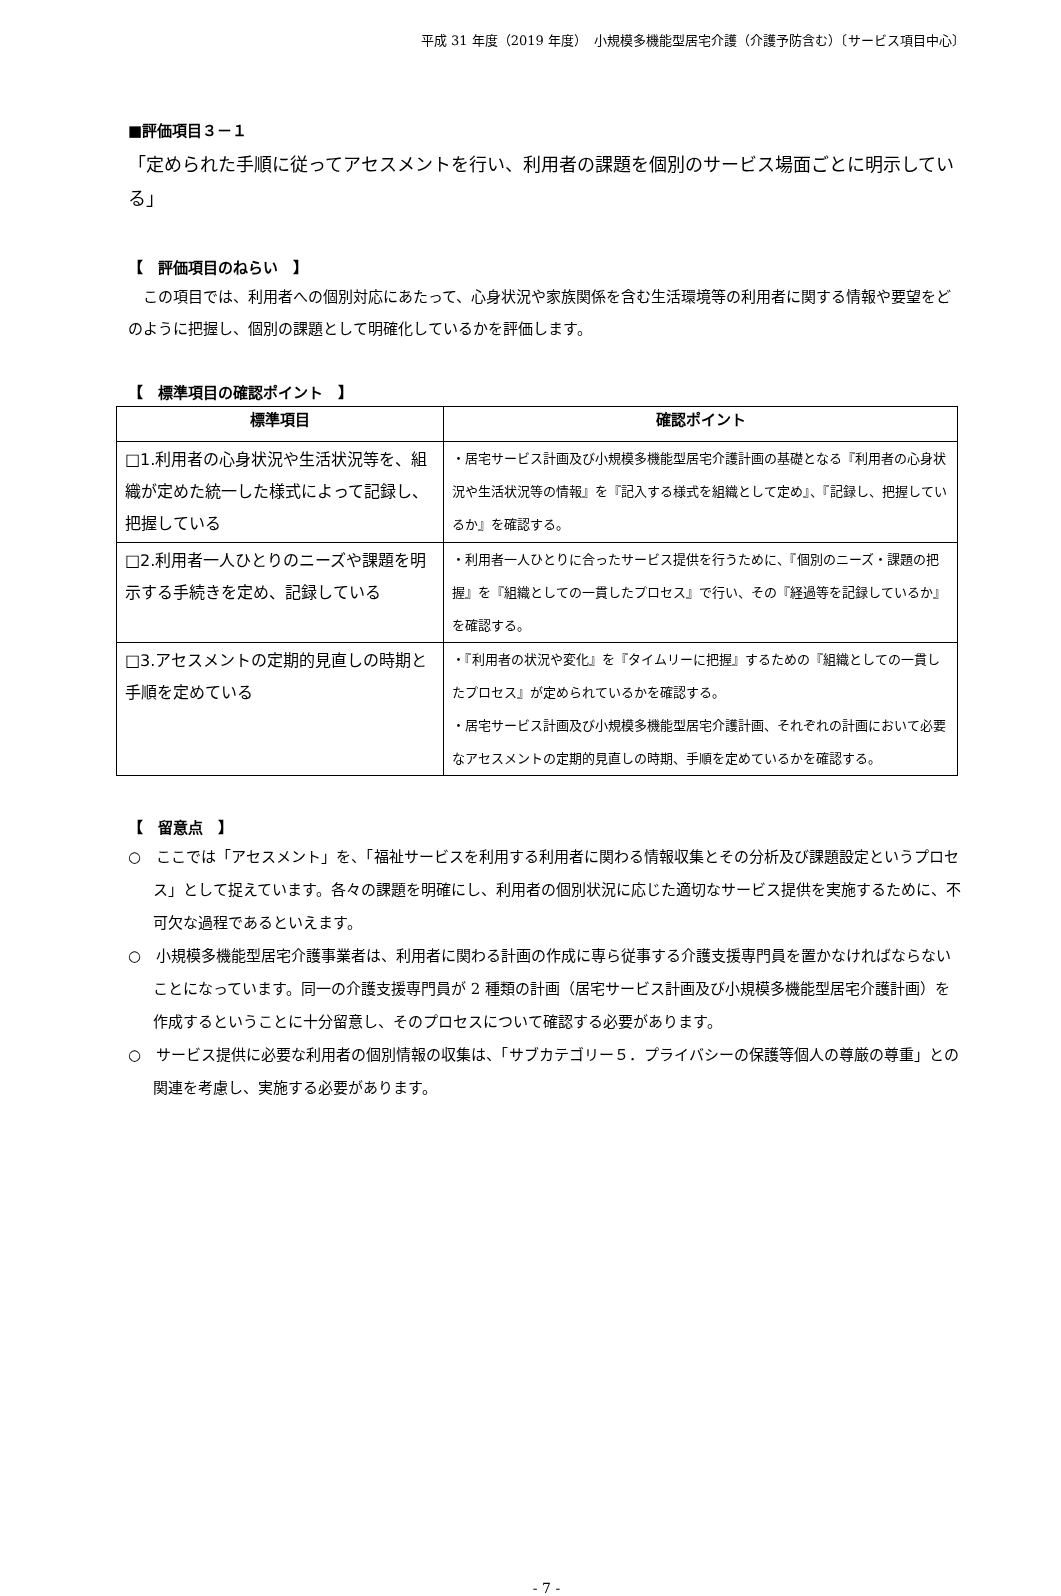平成 31 年度（2019 年度）　小規模多機能型居宅介護（介護予防含む）〔サービス項目中心〕
■評価項目３－１
「定められた手順に従ってアセスメントを行い、利用者の課題を個別のサービス場面ごとに明示している」
【　評価項目のねらい　】
　この項目では、利用者への個別対応にあたって、心身状況や家族関係を含む生活環境等の利用者に関する情報や要望をどのように把握し、個別の課題として明確化しているかを評価します。
【　標準項目の確認ポイント　】
| 標準項目 | 確認ポイント |
| --- | --- |
| □1.利用者の心身状況や生活状況等を、組織が定めた統一した様式によって記録し、把握している | ・居宅サービス計画及び小規模多機能型居宅介護計画の基礎となる『利用者の心身状況や生活状況等の情報』を『記入する様式を組織として定め』、『記録し、把握しているか』を確認する。 |
| □2.利用者一人ひとりのニーズや課題を明示する手続きを定め、記録している | ・利用者一人ひとりに合ったサービス提供を行うために、『個別のニーズ・課題の把握』を『組織としての一貫したプロセス』で行い、その『経過等を記録しているか』を確認する。 |
| □3.アセスメントの定期的見直しの時期と手順を定めている | ・『利用者の状況や変化』を『タイムリーに把握』するための『組織としての一貫したプロセス』が定められているかを確認する。 ・居宅サービス計画及び小規模多機能型居宅介護計画、それぞれの計画において必要なアセスメントの定期的見直しの時期、手順を定めているかを確認する。 |
【　留意点　】
○　ここでは「アセスメント」を、「福祉サービスを利用する利用者に関わる情報収集とその分析及び課題設定というプロセス」として捉えています。各々の課題を明確にし、利用者の個別状況に応じた適切なサービス提供を実施するために、不可欠な過程であるといえます。
○　小規模多機能型居宅介護事業者は、利用者に関わる計画の作成に専ら従事する介護支援専門員を置かなければならないことになっています。同一の介護支援専門員が 2 種類の計画（居宅サービス計画及び小規模多機能型居宅介護計画）を作成するということに十分留意し、そのプロセスについて確認する必要があります。
○　サービス提供に必要な利用者の個別情報の収集は、「サブカテゴリー５．プライバシーの保護等個人の尊厳の尊重」との関連を考慮し、実施する必要があります。
- 7 -